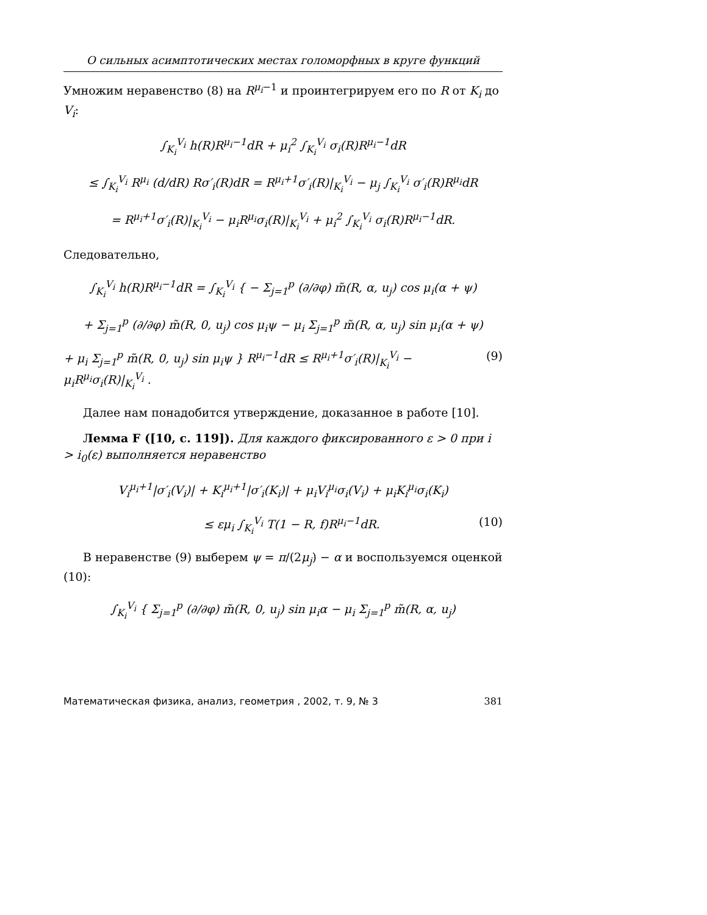О сильных асимптотических местах голоморфных в круге функций
Умножим неравенство (8) на R<sup>μ<sub>i</sub>−1</sup> и проинтегрируем его по R от K<sub>i</sub> до V<sub>i</sub>:
∫<sub>K<sub>i</sub></sub><sup>V<sub>i</sub></sup> h(R)R<sup>μ<sub>i</sub>−1</sup>dR + μ<sub>i</sub><sup>2</sup> ∫<sub>K<sub>i</sub></sub><sup>V<sub>i</sub></sup> σ<sub>i</sub>(R)R<sup>μ<sub>i</sub>−1</sup>dR
≤ ∫<sub>K<sub>i</sub></sub><sup>V<sub>i</sub></sup> R<sup>μ<sub>i</sub></sup> (d/dR) Rσ′<sub>i</sub>(R)dR = R<sup>μ<sub>i</sub>+1</sup>σ′<sub>i</sub>(R)|<sub>K<sub>i</sub></sub><sup>V<sub>i</sub></sup> − μ<sub>j</sub> ∫<sub>K<sub>i</sub></sub><sup>V<sub>i</sub></sup> σ′<sub>i</sub>(R)R<sup>μ<sub>i</sub></sup>dR
= R<sup>μ<sub>i</sub>+1</sup>σ′<sub>i</sub>(R)|<sub>K<sub>i</sub></sub><sup>V<sub>i</sub></sup> − μ<sub>i</sub>R<sup>μ<sub>i</sub></sup>σ<sub>i</sub>(R)|<sub>K<sub>i</sub></sub><sup>V<sub>i</sub></sup> + μ<sub>i</sub><sup>2</sup> ∫<sub>K<sub>i</sub></sub><sup>V<sub>i</sub></sup> σ<sub>i</sub>(R)R<sup>μ<sub>i</sub>−1</sup>dR.
Следовательно,
∫<sub>K<sub>i</sub></sub><sup>V<sub>i</sub></sup> h(R)R<sup>μ<sub>i</sub>−1</sup>dR = ∫<sub>K<sub>i</sub></sub><sup>V<sub>i</sub></sup> { − Σ<sub>j=1</sub><sup>p</sup> (∂/∂φ) m̃(R, α, u<sub>j</sub>) cos μ<sub>i</sub>(α + ψ)
+ Σ<sub>j=1</sub><sup>p</sup> (∂/∂φ) m̃(R, 0, u<sub>j</sub>) cos μ<sub>i</sub>ψ − μ<sub>i</sub> Σ<sub>j=1</sub><sup>p</sup> m̃(R, α, u<sub>j</sub>) sin μ<sub>i</sub>(α + ψ)
+ μ<sub>i</sub> Σ<sub>j=1</sub><sup>p</sup> m̃(R, 0, u<sub>j</sub>) sin μ<sub>i</sub>ψ } R<sup>μ<sub>i</sub>−1</sup>dR ≤ R<sup>μ<sub>i</sub>+1</sup>σ′<sub>i</sub>(R)|<sub>K<sub>i</sub></sub><sup>V<sub>i</sub></sup> − μ<sub>i</sub>R<sup>μ<sub>i</sub></sup>σ<sub>i</sub>(R)|<sub>K<sub>i</sub></sub><sup>V<sub>i</sub></sup> . (9)
Далее нам понадобится утверждение, доказанное в работе [10].
Лемма F ([10, с. 119]). Для каждого фиксированного ε > 0 при i > i<sub>0</sub>(ε) выполняется неравенство
V<sub>i</sub><sup>μ<sub>i</sub>+1</sup>|σ′<sub>i</sub>(V<sub>i</sub>)| + K<sub>i</sub><sup>μ<sub>i</sub>+1</sup>|σ′<sub>i</sub>(K<sub>i</sub>)| + μ<sub>i</sub>V<sub>i</sub><sup>μ<sub>i</sub></sup>σ<sub>i</sub>(V<sub>i</sub>) + μ<sub>i</sub>K<sub>i</sub><sup>μ<sub>i</sub></sup>σ<sub>i</sub>(K<sub>i</sub>)
≤ εμ<sub>i</sub> ∫<sub>K<sub>i</sub></sub><sup>V<sub>i</sub></sup> T(1 − R, f)R<sup>μ<sub>i</sub>−1</sup>dR. (10)
В неравенстве (9) выберем ψ = π/(2μ<sub>j</sub>) − α и воспользуемся оценкой (10):
∫<sub>K<sub>i</sub></sub><sup>V<sub>i</sub></sup> { Σ<sub>j=1</sub><sup>p</sup> (∂/∂φ) m̃(R, 0, u<sub>j</sub>) sin μ<sub>i</sub>α − μ<sub>i</sub> Σ<sub>j=1</sub><sup>p</sup> m̃(R, α, u<sub>j</sub>)
Математическая физика, анализ, геометрия , 2002, т. 9, № 3 381